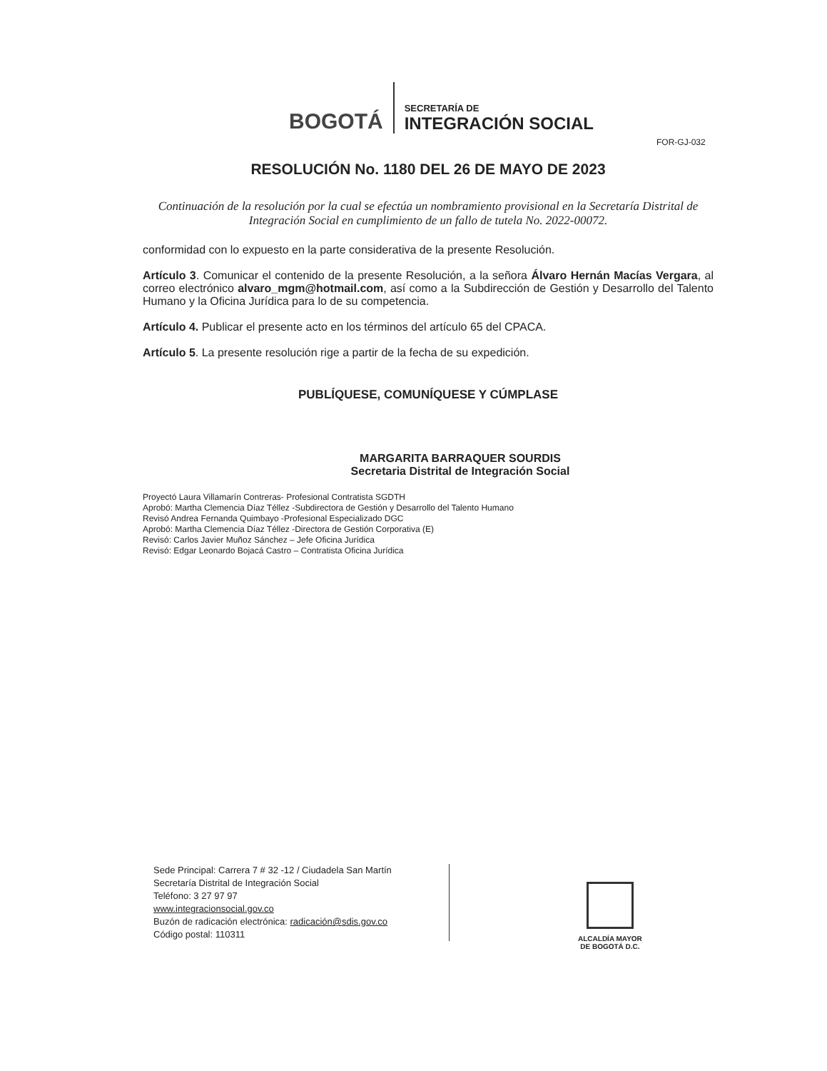BOGOTÁ
SECRETARÍA DE
INTEGRACIÓN SOCIAL
FOR-GJ-032
RESOLUCIÓN No. 1180 DEL 26 DE MAYO DE 2023
Continuación de la resolución por la cual se efectúa un nombramiento provisional en la Secretaría Distrital de Integración Social en cumplimiento de un fallo de tutela No. 2022-00072.
conformidad con lo expuesto en la parte considerativa de la presente Resolución.
Artículo 3. Comunicar el contenido de la presente Resolución, a la señora Álvaro Hernán Macías Vergara, al correo electrónico alvaro_mgm@hotmail.com, así como a la Subdirección de Gestión y Desarrollo del Talento Humano y la Oficina Jurídica para lo de su competencia.
Artículo 4. Publicar el presente acto en los términos del artículo 65 del CPACA.
Artículo 5. La presente resolución rige a partir de la fecha de su expedición.
PUBLÍQUESE, COMUNÍQUESE Y CÚMPLASE
MARGARITA BARRAQUER SOURDIS
Secretaria Distrital de Integración Social
Proyectó Laura Villamarín Contreras- Profesional Contratista SGDTH
Aprobó: Martha Clemencia Díaz Téllez -Subdirectora de Gestión y Desarrollo del Talento Humano
Revisó Andrea Fernanda Quimbayo -Profesional Especializado DGC
Aprobó: Martha Clemencia Díaz Téllez -Directora de Gestión Corporativa (E)
Revisó: Carlos Javier Muñoz Sánchez – Jefe Oficina Jurídica
Revisó: Edgar Leonardo Bojacá Castro – Contratista Oficina Jurídica
Sede Principal: Carrera 7 # 32 -12 / Ciudadela San Martín
Secretaría Distrital de Integración Social
Teléfono: 3 27 97 97
www.integracionsocial.gov.co
Buzón de radicación electrónica: radicación@sdis.gov.co
Código postal: 110311
ALCALDÍA MAYOR
DE BOGOTÁ D.C.